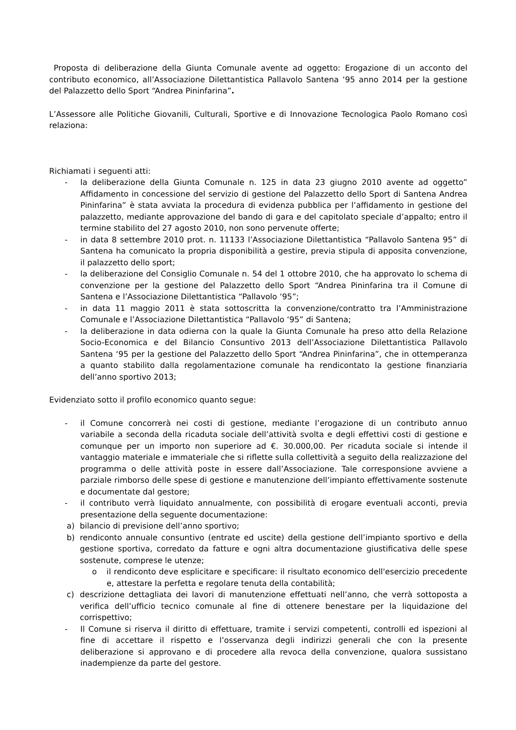Proposta di deliberazione della Giunta Comunale avente ad oggetto: Erogazione di un acconto del contributo economico, all’Associazione Dilettantistica Pallavolo Santena ‘95 anno 2014 per la gestione del Palazzetto dello Sport “Andrea Pininfarina”.
L’Assessore alle Politiche Giovanili, Culturali, Sportive e di Innovazione Tecnologica Paolo Romano così relaziona:
Richiamati i seguenti atti:
- la deliberazione della Giunta Comunale n. 125 in data 23 giugno 2010 avente ad oggetto” Affidamento in concessione del servizio di gestione del Palazzetto dello Sport di Santena Andrea Pininfarina” è stata avviata la procedura di evidenza pubblica per l’affidamento in gestione del palazzetto, mediante approvazione del bando di gara e del capitolato speciale d’appalto; entro il termine stabilito del 27 agosto 2010, non sono pervenute offerte;
- in data 8 settembre 2010 prot. n. 11133 l’Associazione Dilettantistica “Pallavolo Santena 95” di Santena ha comunicato la propria disponibilità a gestire, previa stipula di apposita convenzione, il palazzetto dello sport;
- la deliberazione del Consiglio Comunale n. 54 del 1 ottobre 2010, che ha approvato lo schema di convenzione per la gestione del Palazzetto dello Sport “Andrea Pininfarina tra il Comune di Santena e l’Associazione Dilettantistica “Pallavolo ‘95”;
- in data 11 maggio 2011 è stata sottoscritta la convenzione/contratto tra l’Amministrazione Comunale e l’Associazione Dilettantistica “Pallavolo ‘95” di Santena;
- la deliberazione in data odierna con la quale la Giunta Comunale ha preso atto della Relazione Socio-Economica e del Bilancio Consuntivo 2013 dell’Associazione Dilettantistica Pallavolo Santena ‘95 per la gestione del Palazzetto dello Sport “Andrea Pininfarina”, che in ottemperanza a quanto stabilito dalla regolamentazione comunale ha rendicontato la gestione finanziaria dell’anno sportivo 2013;
Evidenziato sotto il profilo economico quanto segue:
- il Comune concorrerà nei costi di gestione, mediante l’erogazione di un contributo annuo variabile a seconda della ricaduta sociale dell’attività svolta e degli effettivi costi di gestione e comunque per un importo non superiore ad €. 30.000,00. Per ricaduta sociale si intende il vantaggio materiale e immateriale che si riflette sulla collettività a seguito della realizzazione del programma o delle attività poste in essere dall’Associazione. Tale corresponsione avviene a parziale rimborso delle spese di gestione e manutenzione dell’impianto effettivamente sostenute e documentate dal gestore;
- il contributo verrà liquidato annualmente, con possibilità di erogare eventuali acconti, previa presentazione della seguente documentazione:
a) bilancio di previsione dell’anno sportivo;
b) rendiconto annuale consuntivo (entrate ed uscite) della gestione dell’impianto sportivo e della gestione sportiva, corredato da fatture e ogni altra documentazione giustificativa delle spese sostenute, comprese le utenze;
o il rendiconto deve esplicitare e specificare: il risultato economico dell'esercizio precedente e, attestare la perfetta e regolare tenuta della contabilità;
c) descrizione dettagliata dei lavori di manutenzione effettuati nell’anno, che verrà sottoposta a verifica dell’ufficio tecnico comunale al fine di ottenere benestare per la liquidazione del corrispettivo;
- Il Comune si riserva il diritto di effettuare, tramite i servizi competenti, controlli ed ispezioni al fine di accettare il rispetto e l’osservanza degli indirizzi generali che con la presente deliberazione si approvano e di procedere alla revoca della convenzione, qualora sussistano inadempienze da parte del gestore.